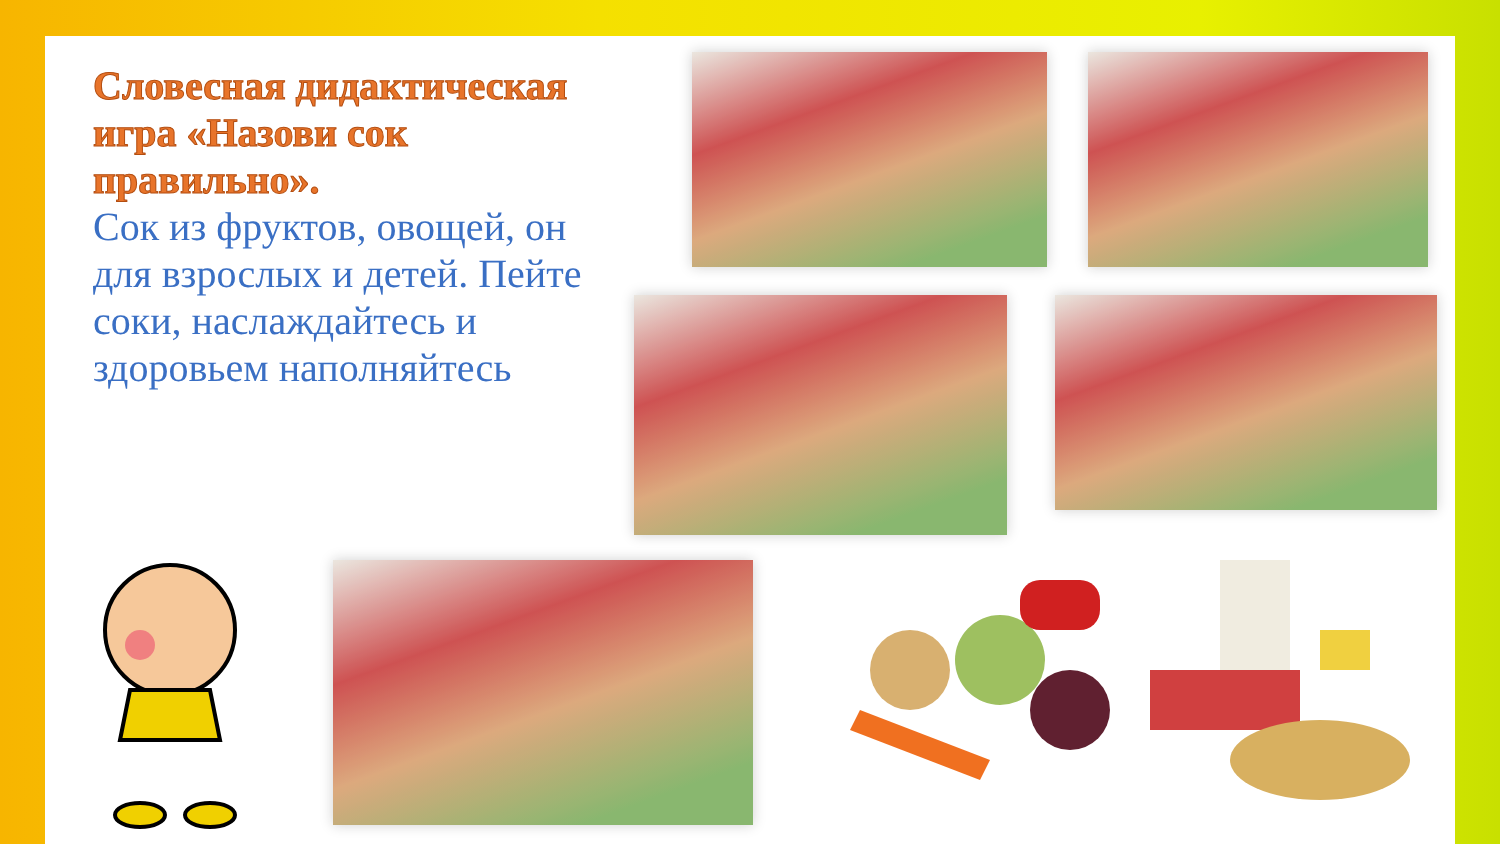Словесная дидактическая игра «Назови сок правильно».
Сок из фруктов, овощей, он для взрослых и детей. Пейте соки, наслаждайтесь и здоровьем наполняйтесь